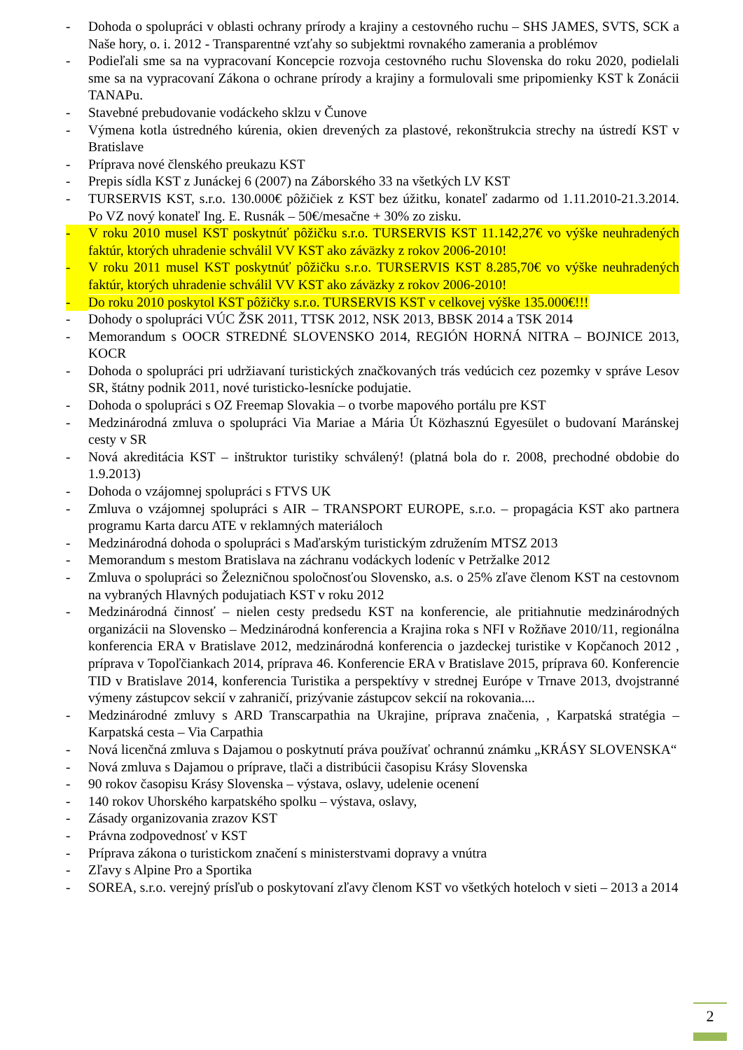- Dohoda o spolupráci v oblasti ochrany prírody a krajiny a cestovného ruchu – SHS JAMES, SVTS, SCK a Naše hory, o. i. 2012 - Transparentné vzťahy so subjektmi rovnakého zamerania a problémov
- Podieľali sme sa na vypracovaní Koncepcie rozvoja cestovného ruchu Slovenska do roku 2020, podielali sme sa na vypracovaní Zákona o ochrane prírody a krajiny a formulovali sme pripomienky KST k Zonácii TANAPu.
- Stavebné prebudovanie vodáckeho sklzu v Čunove
- Výmena kotla ústredného kúrenia, okien drevených za plastové, rekonštrukcia strechy na ústredí KST v Bratislave
- Príprava nové členského preukazu KST
- Prepis sídla KST z Junáckej 6 (2007) na Záborského 33 na všetkých LV KST
- TURSERVIS KST, s.r.o. 130.000€ pôžičiek z KST bez úžitku, konateľ zadarmo od 1.11.2010-21.3.2014. Po VZ nový konateľ Ing. E. Rusnák – 50€/mesačne + 30% zo zisku.
- V roku 2010 musel KST poskytnúť pôžičku s.r.o. TURSERVIS KST 11.142,27€ vo výške neuhradených faktúr, ktorých uhradenie schválil VV KST ako záväzky z rokov 2006-2010!
- V roku 2011 musel KST poskytnúť pôžičku s.r.o. TURSERVIS KST 8.285,70€ vo výške neuhradených faktúr, ktorých uhradenie schválil VV KST ako záväzky z rokov 2006-2010!
- Do roku 2010 poskytol KST pôžičky s.r.o. TURSERVIS KST v celkovej výške 135.000€!!!
- Dohody o spolupráci VÚC ŽSK 2011, TTSK 2012, NSK 2013, BBSK 2014 a TSK 2014
- Memorandum s OOCR STREDNÉ SLOVENSKO 2014, REGIÓN HORNÁ NITRA – BOJNICE 2013, KOCR
- Dohoda o spolupráci pri udržiavaní turistických značkovaných trás vedúcich cez pozemky v správe Lesov SR, štátny podnik 2011, nové turisticko-lesnícke podujatie.
- Dohoda o spolupráci s OZ Freemap Slovakia – o tvorbe mapového portálu pre KST
- Medzinárodná zmluva o spolupráci Via Mariae a Mária Út Közhasznú Egyesület o budovaní Maránskej cesty v SR
- Nová akreditácia KST – inštruktor turistiky schválený! (platná bola do r. 2008, prechodné obdobie do 1.9.2013)
- Dohoda o vzájomnej spolupráci s FTVS UK
- Zmluva o vzájomnej spolupráci s AIR – TRANSPORT EUROPE, s.r.o. – propagácia KST ako partnera programu Karta darcu ATE v reklamných materiáloch
- Medzinárodná dohoda o spolupráci s Maďarským turistickým združením MTSZ 2013
- Memorandum s mestom Bratislava na záchranu vodáckych lodeníc v Petržalke 2012
- Zmluva o spolupráci so Železničnou spoločnosťou Slovensko, a.s. o 25% zľave členom KST na cestovnom na vybraných Hlavných podujatiach KST v roku 2012
- Medzinárodná činnosť – nielen cesty predsedu KST na konferencie, ale pritiahnutie medzinárodných organizácii na Slovensko – Medzinárodná konferencia a Krajina roka s NFI v Rožňave 2010/11, regionálna konferencia ERA v Bratislave 2012, medzinárodná konferencia o jazdeckej turistike v Kopčanoch 2012 , príprava v Topoľčiankach 2014, príprava 46. Konferencie ERA v Bratislave 2015, príprava 60. Konferencie TID v Bratislave 2014, konferencia Turistika a perspektívy v strednej Európe v Trnave 2013, dvojstranné výmeny zástupcov sekcií v zahraničí, prizývanie zástupcov sekcií na rokovania....
- Medzinárodné zmluvy s ARD Transcarpathia na Ukrajine, príprava značenia, , Karpatská stratégia – Karpatská cesta – Via Carpathia
- Nová licenčná zmluva s Dajamou o poskytnutí práva používať ochrannú známku „KRÁSY SLOVENSKA“
- Nová zmluva s Dajamou o príprave, tlači a distribúcii časopisu Krásy Slovenska
- 90 rokov časopisu Krásy Slovenska – výstava, oslavy, udelenie ocenení
- 140 rokov Uhorského karpatského spolku – výstava, oslavy,
- Zásady organizovania zrazov KST
- Právna zodpovednosť v KST
- Príprava zákona o turistickom značení s ministerstvami dopravy a vnútra
- Zľavy s Alpine Pro a Sportika
- SOREA, s.r.o. verejný prísľub o poskytovaní zľavy členom KST vo všetkých hoteloch v sieti – 2013 a 2014
2